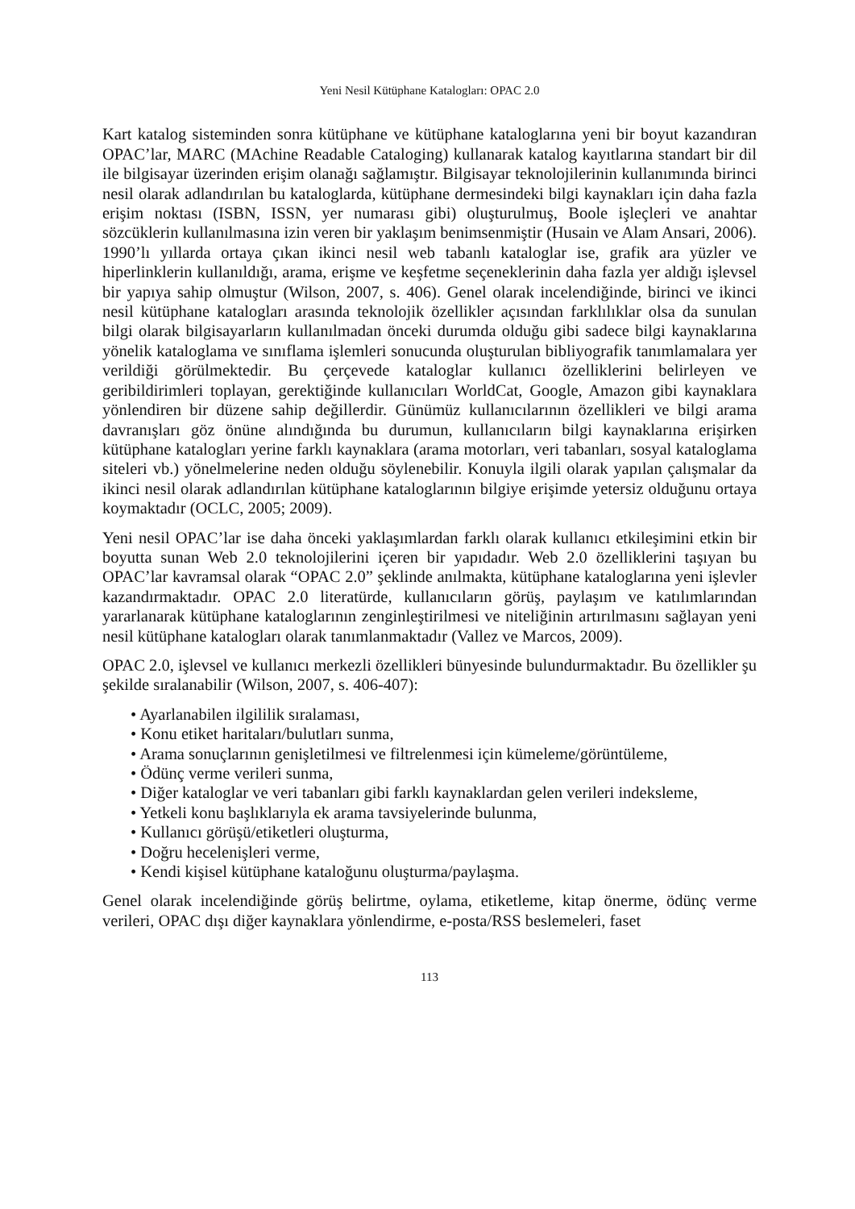Yeni Nesil Kütüphane Katalogları: OPAC 2.0
Kart katalog sisteminden sonra kütüphane ve kütüphane kataloglarına yeni bir boyut kazandıran OPAC’lar, MARC (MAchine Readable Cataloging) kullanarak katalog kayıtlarına standart bir dil ile bilgisayar üzerinden erişim olanağı sağlamıştır. Bilgisayar teknolojilerinin kullanımında birinci nesil olarak adlandırılan bu kataloglarda, kütüphane dermesindeki bilgi kaynakları için daha fazla erişim noktası (ISBN, ISSN, yer numarası gibi) oluşturulmuş, Boole işleçleri ve anahtar sözcüklerin kullanılmasına izin veren bir yaklaşım benimsenmiştir (Husain ve Alam Ansari, 2006). 1990’lı yıllarda ortaya çıkan ikinci nesil web tabanlı kataloglar ise, grafik ara yüzler ve hiperlinklerin kullanıldığı, arama, erişme ve keşfetme seçeneklerinin daha fazla yer aldığı işlevsel bir yapıya sahip olmuştur (Wilson, 2007, s. 406). Genel olarak incelendiğinde, birinci ve ikinci nesil kütüphane katalogları arasında teknolojik özellikler açısından farklılıklar olsa da sunulan bilgi olarak bilgisayarların kullanılmadan önceki durumda olduğu gibi sadece bilgi kaynaklarına yönelik kataloglama ve sınıflama işlemleri sonucunda oluşturulan bibliyografik tanımlamalara yer verildiği görülmektedir. Bu çerçevede kataloglar kullanıcı özelliklerini belirleyen ve geribildirimleri toplayan, gerektiğinde kullanıcıları WorldCat, Google, Amazon gibi kaynaklara yönlendiren bir düzene sahip değillerdir. Günümüz kullanıcılarının özellikleri ve bilgi arama davranışları göz önüne alındığında bu durumun, kullanıcıların bilgi kaynaklarına erişirken kütüphane katalogları yerine farklı kaynaklara (arama motorları, veri tabanları, sosyal kataloglama siteleri vb.) yönelmelerine neden olduğu söylenebilir. Konuyla ilgili olarak yapılan çalışmalar da ikinci nesil olarak adlandırılan kütüphane kataloglarının bilgiye erişimde yetersiz olduğunu ortaya koymaktadır (OCLC, 2005; 2009).
Yeni nesil OPAC’lar ise daha önceki yaklaşımlardan farklı olarak kullanıcı etkileşimini etkin bir boyutta sunan Web 2.0 teknolojilerini içeren bir yapıdadır. Web 2.0 özelliklerini taşıyan bu OPAC’lar kavramsal olarak “OPAC 2.0” şeklinde anılmakta, kütüphane kataloglarına yeni işlevler kazandırmaktadır. OPAC 2.0 literatürde, kullanıcıların görüş, paylaşım ve katılımlarından yararlanarak kütüphane kataloglarının zenginleştirilmesi ve niteliğinin artırılmasını sağlayan yeni nesil kütüphane katalogları olarak tanımlanmaktadır (Vallez ve Marcos, 2009).
OPAC 2.0, işlevsel ve kullanıcı merkezli özellikleri bünyesinde bulundurmaktadır. Bu özellikler şu şekilde sıralanabilir (Wilson, 2007, s. 406-407):
• Ayarlanabilen ilgililik sıralaması,
• Konu etiket haritaları/bulutları sunma,
• Arama sonuçlarının genişletilmesi ve filtrelenmesi için kümeleme/görüntüleme,
• Ödünç verme verileri sunma,
• Diğer kataloglar ve veri tabanları gibi farklı kaynaklardan gelen verileri indeksleme,
• Yetkeli konu başlıklarıyla ek arama tavsiyelerinde bulunma,
• Kullanıcı görüşü/etiketleri oluşturma,
• Doğru hecelenişleri verme,
• Kendi kişisel kütüphane kataloğunu oluşturma/paylaşma.
Genel olarak incelendiğinde görüş belirtme, oylama, etiketleme, kitap önerme, ödünç verme verileri, OPAC dışı diğer kaynaklara yönlendirme, e-posta/RSS beslemeleri, faset
113